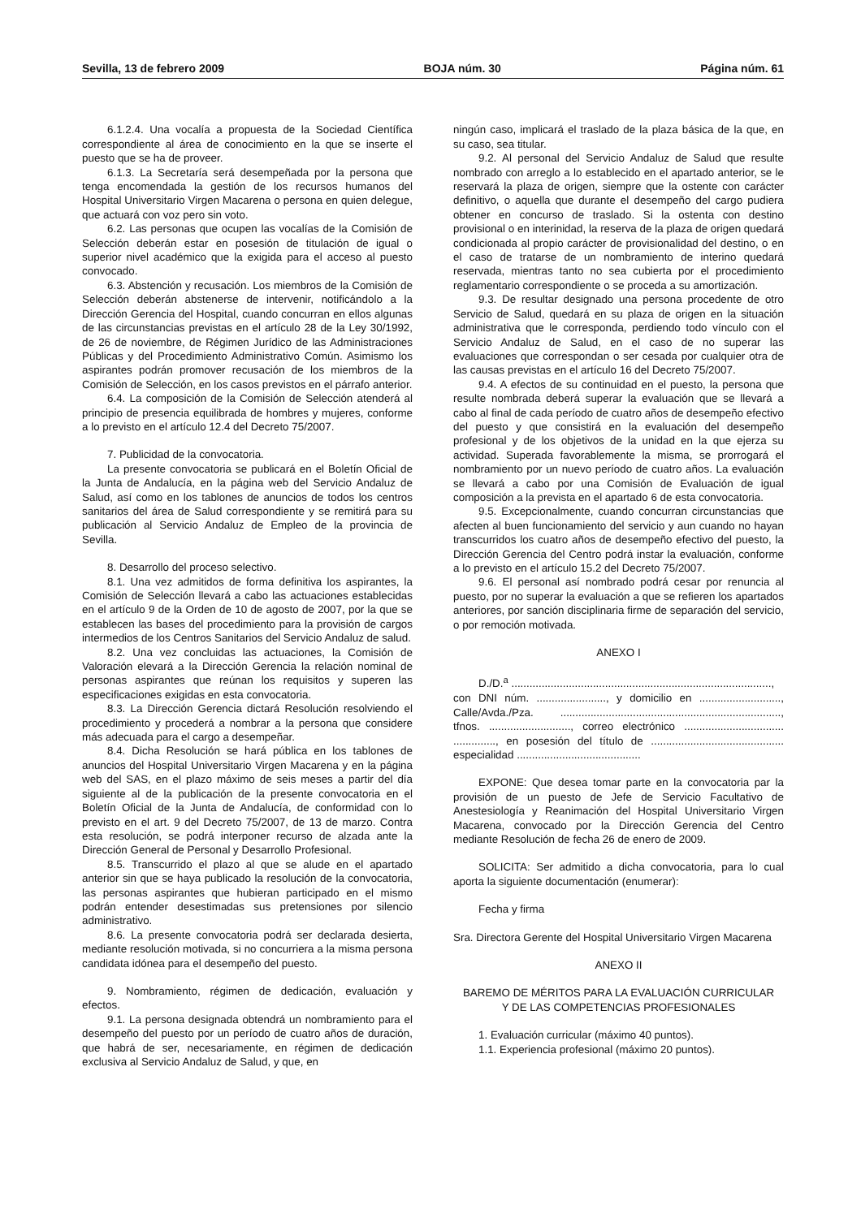Sevilla, 13 de febrero 2009 BOJA núm. 30 Página núm. 61
6.1.2.4. Una vocalía a propuesta de la Sociedad Científica correspondiente al área de conocimiento en la que se inserte el puesto que se ha de proveer.
6.1.3. La Secretaría será desempeñada por la persona que tenga encomendada la gestión de los recursos humanos del Hospital Universitario Virgen Macarena o persona en quien delegue, que actuará con voz pero sin voto.
6.2. Las personas que ocupen las vocalías de la Comisión de Selección deberán estar en posesión de titulación de igual o superior nivel académico que la exigida para el acceso al puesto convocado.
6.3. Abstención y recusación. Los miembros de la Comisión de Selección deberán abstenerse de intervenir, notificándolo a la Dirección Gerencia del Hospital, cuando concurran en ellos algunas de las circunstancias previstas en el artículo 28 de la Ley 30/1992, de 26 de noviembre, de Régimen Jurídico de las Administraciones Públicas y del Procedimiento Administrativo Común. Asimismo los aspirantes podrán promover recusación de los miembros de la Comisión de Selección, en los casos previstos en el párrafo anterior.
6.4. La composición de la Comisión de Selección atenderá al principio de presencia equilibrada de hombres y mujeres, conforme a lo previsto en el artículo 12.4 del Decreto 75/2007.
7. Publicidad de la convocatoria.
La presente convocatoria se publicará en el Boletín Oficial de la Junta de Andalucía, en la página web del Servicio Andaluz de Salud, así como en los tablones de anuncios de todos los centros sanitarios del área de Salud correspondiente y se remitirá para su publicación al Servicio Andaluz de Empleo de la provincia de Sevilla.
8. Desarrollo del proceso selectivo.
8.1. Una vez admitidos de forma definitiva los aspirantes, la Comisión de Selección llevará a cabo las actuaciones establecidas en el artículo 9 de la Orden de 10 de agosto de 2007, por la que se establecen las bases del procedimiento para la provisión de cargos intermedios de los Centros Sanitarios del Servicio Andaluz de salud.
8.2. Una vez concluidas las actuaciones, la Comisión de Valoración elevará a la Dirección Gerencia la relación nominal de personas aspirantes que reúnan los requisitos y superen las especificaciones exigidas en esta convocatoria.
8.3. La Dirección Gerencia dictará Resolución resolviendo el procedimiento y procederá a nombrar a la persona que considere más adecuada para el cargo a desempeñar.
8.4. Dicha Resolución se hará pública en los tablones de anuncios del Hospital Universitario Virgen Macarena y en la página web del SAS, en el plazo máximo de seis meses a partir del día siguiente al de la publicación de la presente convocatoria en el Boletín Oficial de la Junta de Andalucía, de conformidad con lo previsto en el art. 9 del Decreto 75/2007, de 13 de marzo. Contra esta resolución, se podrá interponer recurso de alzada ante la Dirección General de Personal y Desarrollo Profesional.
8.5. Transcurrido el plazo al que se alude en el apartado anterior sin que se haya publicado la resolución de la convocatoria, las personas aspirantes que hubieran participado en el mismo podrán entender desestimadas sus pretensiones por silencio administrativo.
8.6. La presente convocatoria podrá ser declarada desierta, mediante resolución motivada, si no concurriera a la misma persona candidata idónea para el desempeño del puesto.
9. Nombramiento, régimen de dedicación, evaluación y efectos.
9.1. La persona designada obtendrá un nombramiento para el desempeño del puesto por un período de cuatro años de duración, que habrá de ser, necesariamente, en régimen de dedicación exclusiva al Servicio Andaluz de Salud, y que, en
ningún caso, implicará el traslado de la plaza básica de la que, en su caso, sea titular.
9.2. Al personal del Servicio Andaluz de Salud que resulte nombrado con arreglo a lo establecido en el apartado anterior, se le reservará la plaza de origen, siempre que la ostente con carácter definitivo, o aquella que durante el desempeño del cargo pudiera obtener en concurso de traslado. Si la ostenta con destino provisional o en interinidad, la reserva de la plaza de origen quedará condicionada al propio carácter de provisionalidad del destino, o en el caso de tratarse de un nombramiento de interino quedará reservada, mientras tanto no sea cubierta por el procedimiento reglamentario correspondiente o se proceda a su amortización.
9.3. De resultar designado una persona procedente de otro Servicio de Salud, quedará en su plaza de origen en la situación administrativa que le corresponda, perdiendo todo vínculo con el Servicio Andaluz de Salud, en el caso de no superar las evaluaciones que correspondan o ser cesada por cualquier otra de las causas previstas en el artículo 16 del Decreto 75/2007.
9.4. A efectos de su continuidad en el puesto, la persona que resulte nombrada deberá superar la evaluación que se llevará a cabo al final de cada período de cuatro años de desempeño efectivo del puesto y que consistirá en la evaluación del desempeño profesional y de los objetivos de la unidad en la que ejerza su actividad. Superada favorablemente la misma, se prorrogará el nombramiento por un nuevo período de cuatro años. La evaluación se llevará a cabo por una Comisión de Evaluación de igual composición a la prevista en el apartado 6 de esta convocatoria.
9.5. Excepcionalmente, cuando concurran circunstancias que afecten al buen funcionamiento del servicio y aun cuando no hayan transcurridos los cuatro años de desempeño efectivo del puesto, la Dirección Gerencia del Centro podrá instar la evaluación, conforme a lo previsto en el artículo 15.2 del Decreto 75/2007.
9.6. El personal así nombrado podrá cesar por renuncia al puesto, por no superar la evaluación a que se refieren los apartados anteriores, por sanción disciplinaria firme de separación del servicio, o por remoción motivada.
ANEXO I
D./D.<sup>a</sup> ......................................................................................,
con DNI núm. ......................., y domicilio en ..........................., Calle/Avda./Pza. ........................................................................., tfnos. ..........................., correo electrónico ................................. .............., en posesión del título de ............................................ especialidad .........................................
EXPONE: Que desea tomar parte en la convocatoria par la provisión de un puesto de Jefe de Servicio Facultativo de Anestesiología y Reanimación del Hospital Universitario Virgen Macarena, convocado por la Dirección Gerencia del Centro mediante Resolución de fecha 26 de enero de 2009.
SOLICITA: Ser admitido a dicha convocatoria, para lo cual aporta la siguiente documentación (enumerar):
Fecha y firma
Sra. Directora Gerente del Hospital Universitario Virgen Macarena
ANEXO II
BAREMO DE MÉRITOS PARA LA EVALUACIÓN CURRICULAR
Y DE LAS COMPETENCIAS PROFESIONALES
1. Evaluación curricular (máximo 40 puntos).
1.1. Experiencia profesional (máximo 20 puntos).